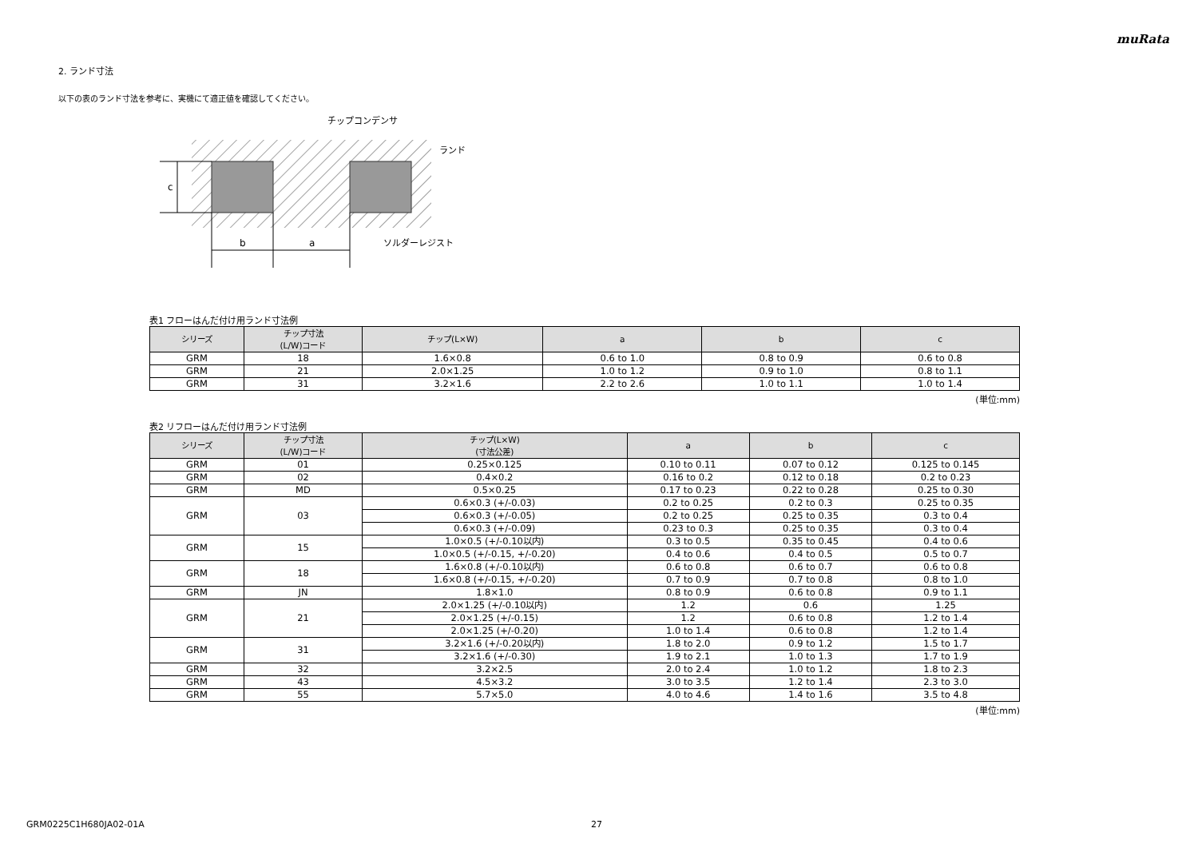muRata
2. ランド寸法
以下の表のランド寸法を参考に、実機にて適正値を確認してください。
c
b
a
チップコンデンサ
ランド
ソルダーレジスト
表1 フローはんだ付け用ランド寸法例
| シリーズ | チップ寸法 (L/W)コード | チップ(L×W) | a | b | c |
| --- | --- | --- | --- | --- | --- |
| GRM | 18 | 1.6×0.8 | 0.6 to 1.0 | 0.8 to 0.9 | 0.6 to 0.8 |
| GRM | 21 | 2.0×1.25 | 1.0 to 1.2 | 0.9 to 1.0 | 0.8 to 1.1 |
| GRM | 31 | 3.2×1.6 | 2.2 to 2.6 | 1.0 to 1.1 | 1.0 to 1.4 |
(単位:mm)
表2 リフローはんだ付け用ランド寸法例
| シリーズ | チップ寸法 (L/W)コード | チップ(L×W) (寸法公差) | a | b | c |
| --- | --- | --- | --- | --- | --- |
| GRM | 01 | 0.25×0.125 | 0.10 to 0.11 | 0.07 to 0.12 | 0.125 to 0.145 |
| GRM | 02 | 0.4×0.2 | 0.16 to 0.2 | 0.12 to 0.18 | 0.2 to 0.23 |
| GRM | MD | 0.5×0.25 | 0.17 to 0.23 | 0.22 to 0.28 | 0.25 to 0.30 |
| GRM | 03 | 0.6×0.3 (+/-0.03) | 0.2 to 0.25 | 0.2 to 0.3 | 0.25 to 0.35 |
| | | 0.6×0.3 (+/-0.05) | 0.2 to 0.25 | 0.25 to 0.35 | 0.3 to 0.4 |
| | | 0.6×0.3 (+/-0.09) | 0.23 to 0.3 | 0.25 to 0.35 | 0.3 to 0.4 |
| GRM | 15 | 1.0×0.5 (+/-0.10以内) | 0.3 to 0.5 | 0.35 to 0.45 | 0.4 to 0.6 |
| | | 1.0×0.5 (+/-0.15, +/-0.20) | 0.4 to 0.6 | 0.4 to 0.5 | 0.5 to 0.7 |
| GRM | 18 | 1.6×0.8 (+/-0.10以内) | 0.6 to 0.8 | 0.6 to 0.7 | 0.6 to 0.8 |
| | | 1.6×0.8 (+/-0.15, +/-0.20) | 0.7 to 0.9 | 0.7 to 0.8 | 0.8 to 1.0 |
| GRM | JN | 1.8×1.0 | 0.8 to 0.9 | 0.6 to 0.8 | 0.9 to 1.1 |
| GRM | 21 | 2.0×1.25 (+/-0.10以内) | 1.2 | 0.6 | 1.25 |
| | | 2.0×1.25 (+/-0.15) | 1.2 | 0.6 to 0.8 | 1.2 to 1.4 |
| | | 2.0×1.25 (+/-0.20) | 1.0 to 1.4 | 0.6 to 0.8 | 1.2 to 1.4 |
| GRM | 31 | 3.2×1.6 (+/-0.20以内) | 1.8 to 2.0 | 0.9 to 1.2 | 1.5 to 1.7 |
| | | 3.2×1.6 (+/-0.30) | 1.9 to 2.1 | 1.0 to 1.3 | 1.7 to 1.9 |
| GRM | 32 | 3.2×2.5 | 2.0 to 2.4 | 1.0 to 1.2 | 1.8 to 2.3 |
| GRM | 43 | 4.5×3.2 | 3.0 to 3.5 | 1.2 to 1.4 | 2.3 to 3.0 |
| GRM | 55 | 5.7×5.0 | 4.0 to 4.6 | 1.4 to 1.6 | 3.5 to 4.8 |
(単位:mm)
GRM0225C1H680JA02-01A 27